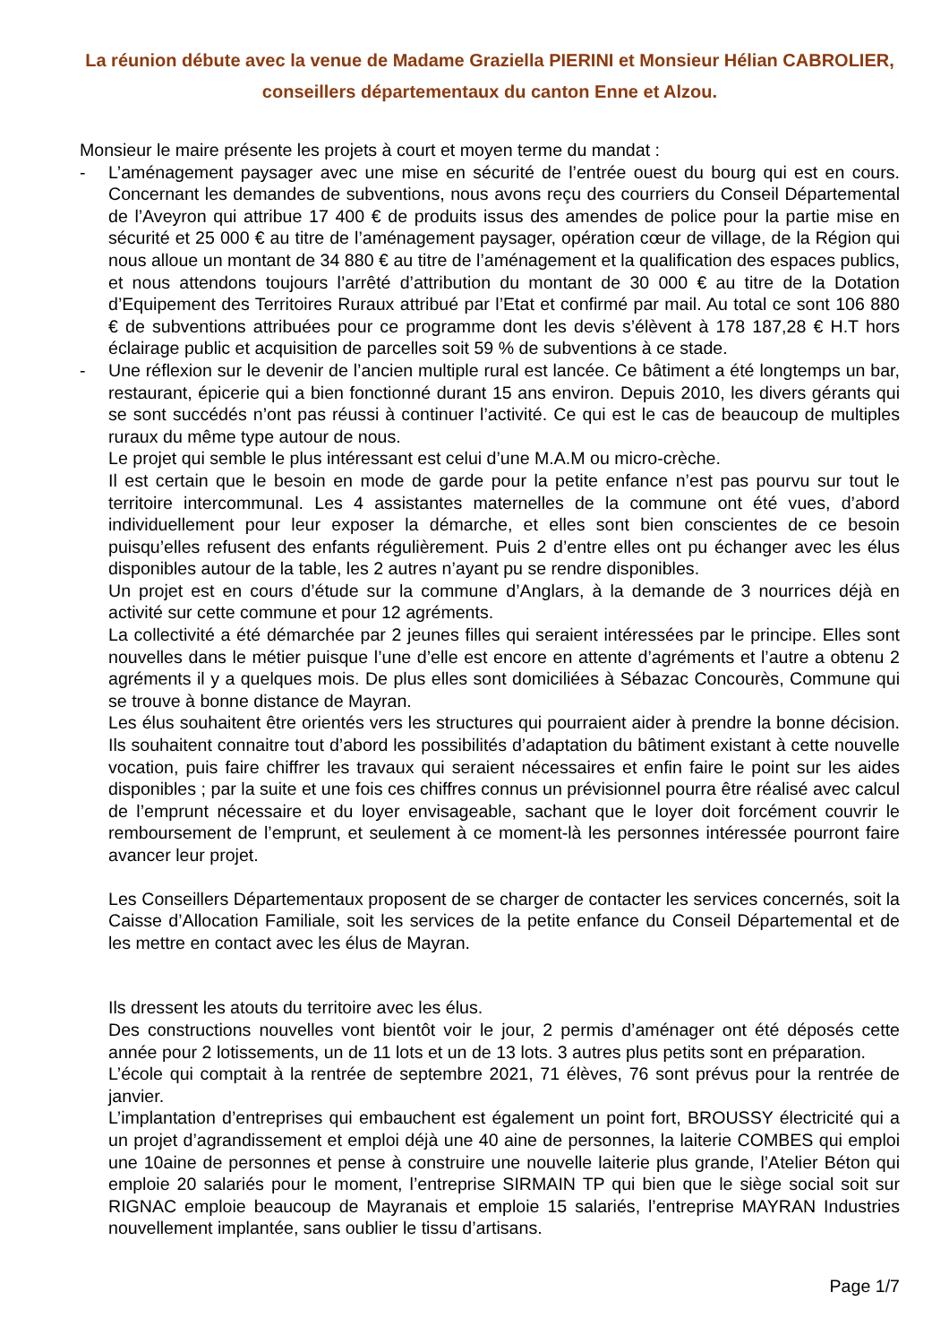La réunion débute avec la venue de Madame Graziella PIERINI et Monsieur Hélian CABROLIER, conseillers départementaux du canton Enne et Alzou.
Monsieur le maire présente les projets à court et moyen terme du mandat :
- L’aménagement paysager avec une mise en sécurité de l’entrée ouest du bourg qui est en cours. Concernant les demandes de subventions, nous avons reçu des courriers du Conseil Départemental de l’Aveyron qui attribue 17 400 € de produits issus des amendes de police pour la partie mise en sécurité et 25 000 € au titre de l’aménagement paysager, opération cœur de village, de la Région qui nous alloue un montant de 34 880 € au titre de l’aménagement et la qualification des espaces publics, et nous attendons toujours l’arrêté d’attribution du montant de 30 000 € au titre de la Dotation d’Equipement des Territoires Ruraux attribué par l’Etat et confirmé par mail. Au total ce sont 106 880 € de subventions attribuées pour ce programme dont les devis s’élèvent à 178 187,28 € H.T hors éclairage public et acquisition de parcelles soit 59 % de subventions à ce stade.
- Une réflexion sur le devenir de l’ancien multiple rural est lancée. Ce bâtiment a été longtemps un bar, restaurant, épicerie qui a bien fonctionné durant 15 ans environ. Depuis 2010, les divers gérants qui se sont succédés n’ont pas réussi à continuer l’activité. Ce qui est le cas de beaucoup de multiples ruraux du même type autour de nous.
Le projet qui semble le plus intéressant est celui d’une M.A.M ou micro-crèche.
Il est certain que le besoin en mode de garde pour la petite enfance n’est pas pourvu sur tout le territoire intercommunal. Les 4 assistantes maternelles de la commune ont été vues, d’abord individuellement pour leur exposer la démarche, et elles sont bien conscientes de ce besoin puisqu’elles refusent des enfants régulièrement. Puis 2 d’entre elles ont pu échanger avec les élus disponibles autour de la table, les 2 autres n’ayant pu se rendre disponibles.
Un projet est en cours d’étude sur la commune d’Anglars, à la demande de 3 nourrices déjà en activité sur cette commune et pour 12 agréments.
La collectivité a été démarchée par 2 jeunes filles qui seraient intéressées par le principe. Elles sont nouvelles dans le métier puisque l’une d’elle est encore en attente d’agréments et l’autre a obtenu 2 agréments il y a quelques mois. De plus elles sont domiciliées à Sébazac Concourès, Commune qui se trouve à bonne distance de Mayran.
Les élus souhaitent être orientés vers les structures qui pourraient aider à prendre la bonne décision. Ils souhaitent connaitre tout d’abord les possibilités d’adaptation du bâtiment existant à cette nouvelle vocation, puis faire chiffrer les travaux qui seraient nécessaires et enfin faire le point sur les aides disponibles ; par la suite et une fois ces chiffres connus un prévisionnel pourra être réalisé avec calcul de l’emprunt nécessaire et du loyer envisageable, sachant que le loyer doit forcément couvrir le remboursement de l’emprunt, et seulement à ce moment-là les personnes intéressée pourront faire avancer leur projet.
Les Conseillers Départementaux proposent de se charger de contacter les services concernés, soit la Caisse d’Allocation Familiale, soit les services de la petite enfance du Conseil Départemental et de les mettre en contact avec les élus de Mayran.
Ils dressent les atouts du territoire avec les élus.
Des constructions nouvelles vont bientôt voir le jour, 2 permis d’aménager ont été déposés cette année pour 2 lotissements, un de 11 lots et un de 13 lots. 3 autres plus petits sont en préparation.
L’école qui comptait à la rentrée de septembre 2021, 71 élèves, 76 sont prévus pour la rentrée de janvier.
L’implantation d’entreprises qui embauchent est également un point fort, BROUSSY électricité qui a un projet d’agrandissement et emploi déjà une 40 aine de personnes, la laiterie COMBES qui emploi une 10aine de personnes et pense à construire une nouvelle laiterie plus grande, l’Atelier Béton qui emploie 20 salariés pour le moment, l’entreprise SIRMAIN TP qui bien que le siège social soit sur RIGNAC emploie beaucoup de Mayranais et emploie 15 salariés, l’entreprise MAYRAN Industries nouvellement implantée, sans oublier le tissu d’artisans.
Page 1/7